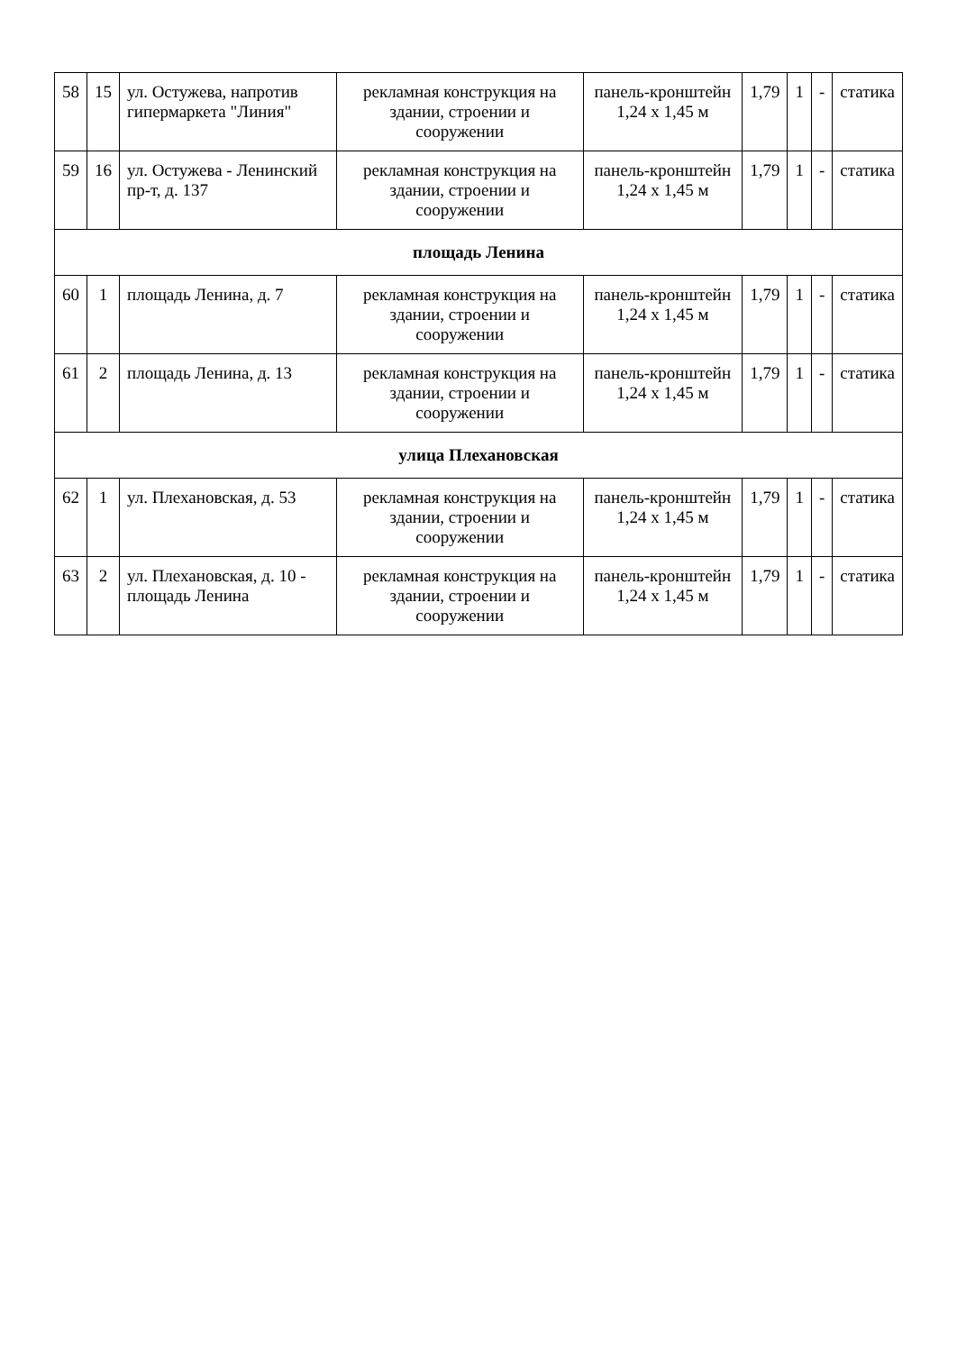| 58 | 15 | ул. Остужева, напротив гипермаркета "Линия" | рекламная конструкция на здании, строении и сооружении | панель-кронштейн 1,24 х 1,45 м | 1,79 | 1 | - | статика |
| 59 | 16 | ул. Остужева - Ленинский пр-т, д. 137 | рекламная конструкция на здании, строении и сооружении | панель-кронштейн 1,24 х 1,45 м | 1,79 | 1 | - | статика |
| площадь Ленина | | | | | | | | |
| 60 | 1 | площадь Ленина, д. 7 | рекламная конструкция на здании, строении и сооружении | панель-кронштейн 1,24 х 1,45 м | 1,79 | 1 | - | статика |
| 61 | 2 | площадь Ленина, д. 13 | рекламная конструкция на здании, строении и сооружении | панель-кронштейн 1,24 х 1,45 м | 1,79 | 1 | - | статика |
| улица Плехановская | | | | | | | | |
| 62 | 1 | ул. Плехановская, д. 53 | рекламная конструкция на здании, строении и сооружении | панель-кронштейн 1,24 х 1,45 м | 1,79 | 1 | - | статика |
| 63 | 2 | ул. Плехановская, д. 10 - площадь Ленина | рекламная конструкция на здании, строении и сооружении | панель-кронштейн 1,24 х 1,45 м | 1,79 | 1 | - | статика |